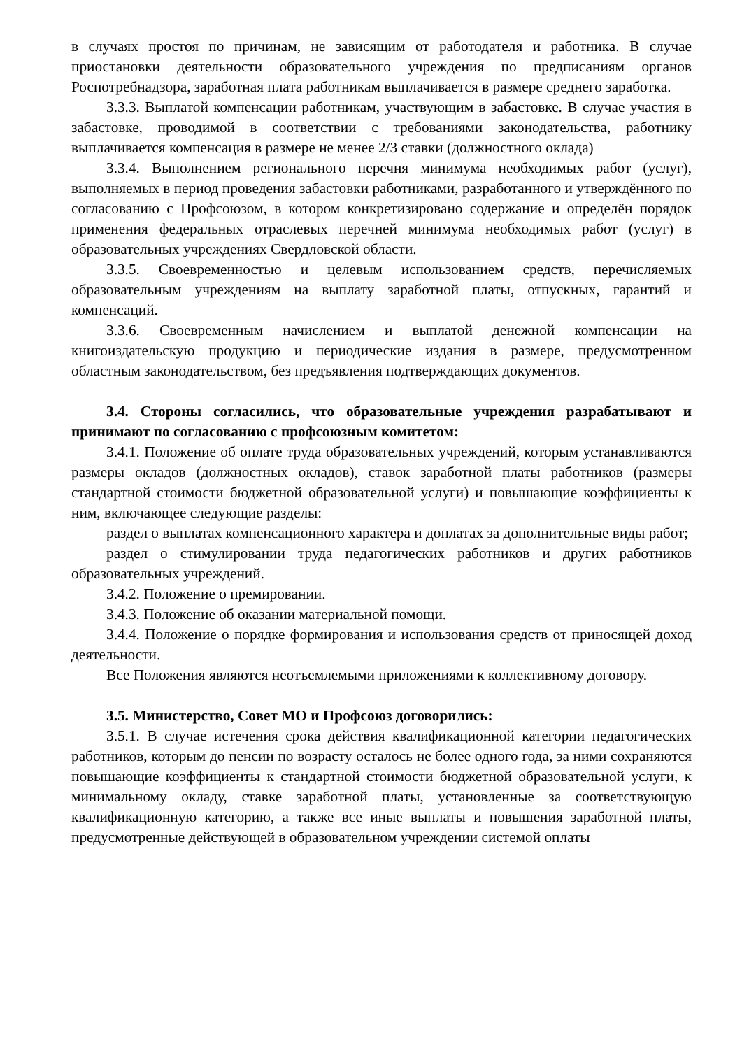в случаях простоя по причинам, не зависящим от работодателя и работника. В случае приостановки деятельности образовательного учреждения по предписаниям органов Роспотребнадзора, заработная плата работникам выплачивается в размере среднего заработка.
3.3.3. Выплатой компенсации работникам, участвующим в забастовке. В случае участия в забастовке, проводимой в соответствии с требованиями законодательства, работнику выплачивается компенсация в размере не менее 2/3 ставки (должностного оклада)
3.3.4. Выполнением регионального перечня минимума необходимых работ (услуг), выполняемых в период проведения забастовки работниками, разработанного и утверждённого по согласованию с Профсоюзом, в котором конкретизировано содержание и определён порядок применения федеральных отраслевых перечней минимума необходимых работ (услуг) в образовательных учреждениях Свердловской области.
3.3.5. Своевременностью и целевым использованием средств, перечисляемых образовательным учреждениям на выплату заработной платы, отпускных, гарантий и компенсаций.
3.3.6. Своевременным начислением и выплатой денежной компенсации на книгоиздательскую продукцию и периодические издания в размере, предусмотренном областным законодательством, без предъявления подтверждающих документов.
3.4. Стороны согласились, что образовательные учреждения разрабатывают и принимают по согласованию с профсоюзным комитетом:
3.4.1. Положение об оплате труда образовательных учреждений, которым устанавливаются размеры окладов (должностных окладов), ставок заработной платы работников (размеры стандартной стоимости бюджетной образовательной услуги) и повышающие коэффициенты к ним, включающее следующие разделы:
раздел о выплатах компенсационного характера и доплатах за дополнительные виды работ;
раздел о стимулировании труда педагогических работников и других работников образовательных учреждений.
3.4.2. Положение о премировании.
3.4.3. Положение об оказании материальной помощи.
3.4.4. Положение о порядке формирования и использования средств от приносящей доход деятельности.
Все Положения являются неотъемлемыми приложениями к коллективному договору.
3.5. Министерство, Совет МО и Профсоюз договорились:
3.5.1. В случае истечения срока действия квалификационной категории педагогических работников, которым до пенсии по возрасту осталось не более одного года, за ними сохраняются повышающие коэффициенты к стандартной стоимости бюджетной образовательной услуги, к минимальному окладу, ставке заработной платы, установленные за соответствующую квалификационную категорию, а также все иные выплаты и повышения заработной платы, предусмотренные действующей в образовательном учреждении системой оплаты